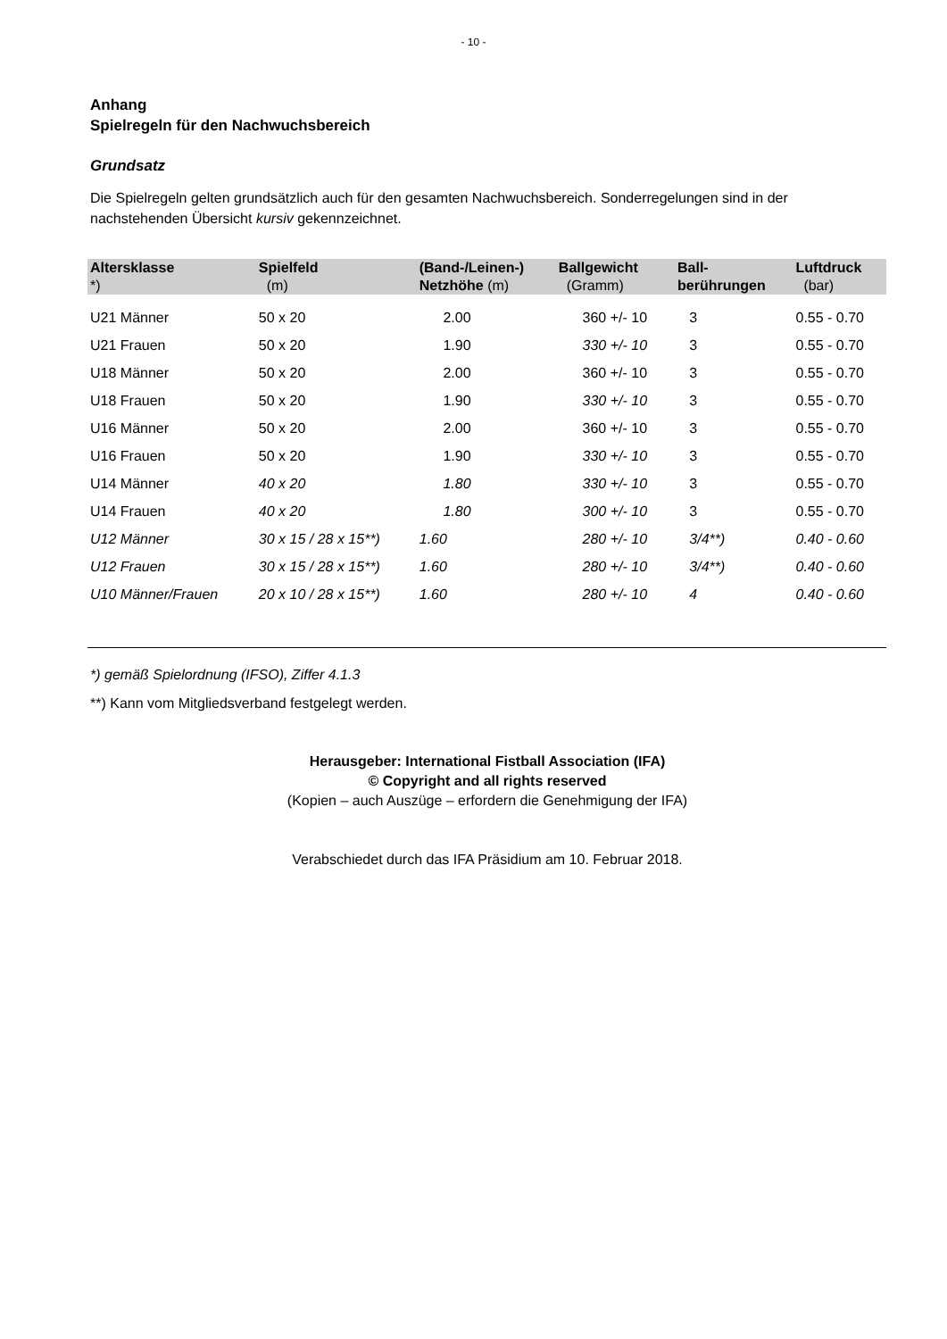- 10 -
Anhang
Spielregeln für den Nachwuchsbereich
Grundsatz
Die Spielregeln gelten grundsätzlich auch für den gesamten Nachwuchsbereich. Sonderregelungen sind in der nachstehenden Übersicht kursiv gekennzeichnet.
| Altersklasse *) | Spielfeld (m) | (Band-/Leinen-) Netzhöhe (m) | Ballgewicht (Gramm) | Ball- berührungen | Luftdruck (bar) |
| --- | --- | --- | --- | --- | --- |
| U21 Männer | 50 x 20 | 2.00 | 360 +/- 10 | 3 | 0.55 - 0.70 |
| U21 Frauen | 50 x 20 | 1.90 | 330 +/- 10 | 3 | 0.55 - 0.70 |
| U18 Männer | 50 x 20 | 2.00 | 360 +/- 10 | 3 | 0.55 - 0.70 |
| U18 Frauen | 50 x 20 | 1.90 | 330 +/- 10 | 3 | 0.55 - 0.70 |
| U16 Männer | 50 x 20 | 2.00 | 360 +/- 10 | 3 | 0.55 - 0.70 |
| U16 Frauen | 50 x 20 | 1.90 | 330 +/- 10 | 3 | 0.55 - 0.70 |
| U14 Männer | 40 x 20 | 1.80 | 330 +/- 10 | 3 | 0.55 - 0.70 |
| U14 Frauen | 40 x 20 | 1.80 | 300 +/- 10 | 3 | 0.55 - 0.70 |
| U12 Männer | 30 x 15 / 28 x 15**) | 1.60 | 280 +/- 10 | 3/4**) | 0.40 - 0.60 |
| U12 Frauen | 30 x 15 / 28 x 15**) | 1.60 | 280 +/- 10 | 3/4**) | 0.40 - 0.60 |
| U10 Männer/Frauen | 20 x 10 / 28 x 15**) | 1.60 | 280 +/- 10 | 4 | 0.40 - 0.60 |
*) gemäß Spielordnung (IFSO), Ziffer 4.1.3
**) Kann vom Mitgliedsverband festgelegt werden.
Herausgeber: International Fistball Association (IFA)
© Copyright and all rights reserved
(Kopien – auch Auszüge – erfordern die Genehmigung der IFA)
Verabschiedet durch das IFA Präsidium am 10. Februar 2018.